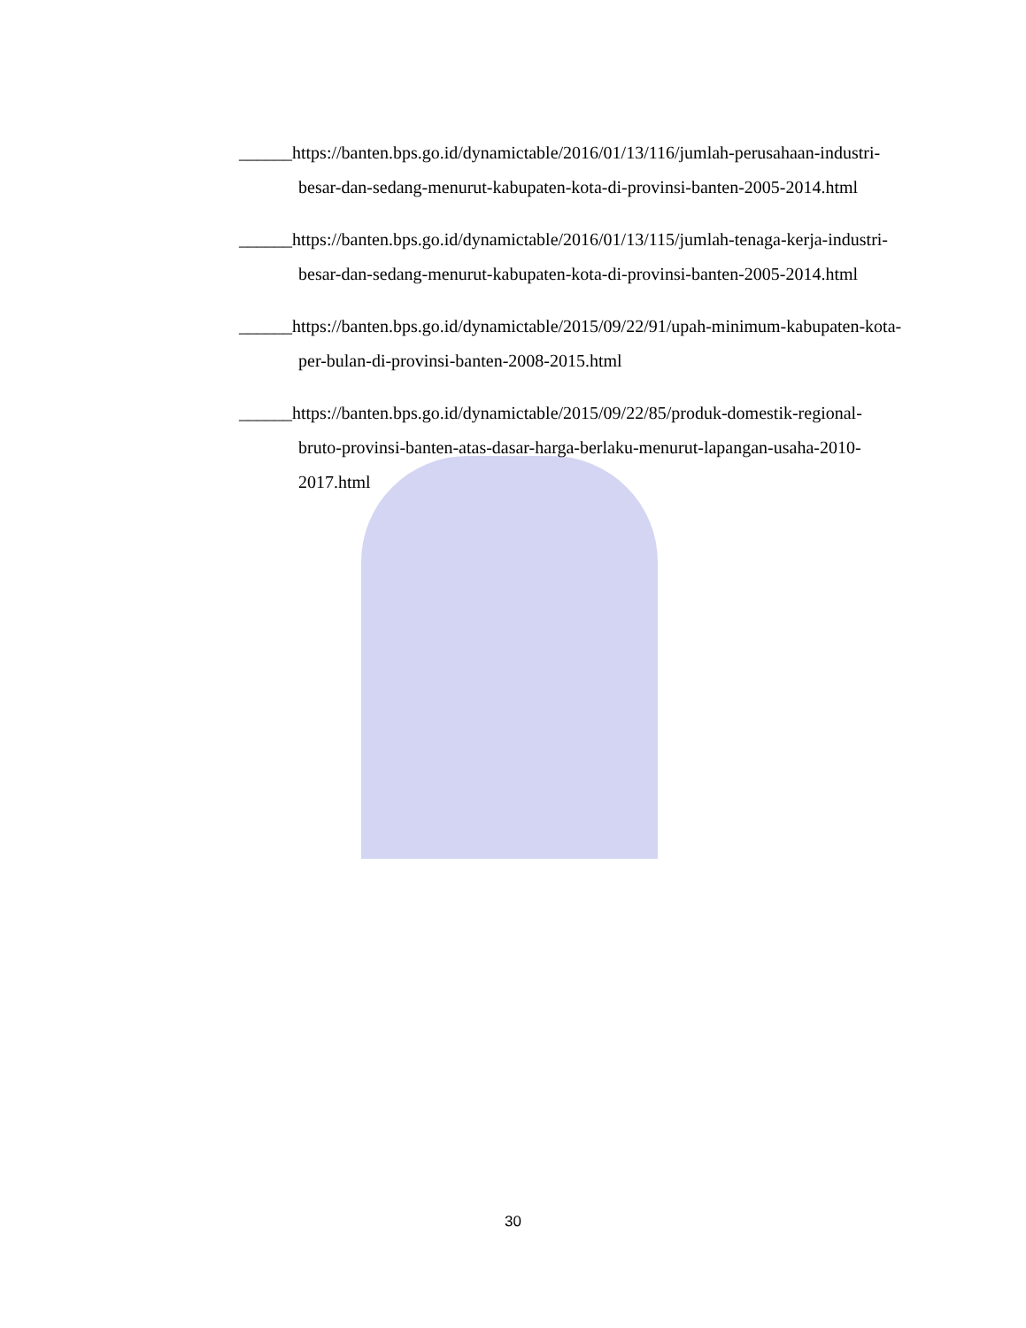______https://banten.bps.go.id/dynamictable/2016/01/13/116/jumlah-perusahaan-industri-besar-dan-sedang-menurut-kabupaten-kota-di-provinsi-banten-2005-2014.html
______https://banten.bps.go.id/dynamictable/2016/01/13/115/jumlah-tenaga-kerja-industri-besar-dan-sedang-menurut-kabupaten-kota-di-provinsi-banten-2005-2014.html
______https://banten.bps.go.id/dynamictable/2015/09/22/91/upah-minimum-kabupaten-kota-per-bulan-di-provinsi-banten-2008-2015.html
______https://banten.bps.go.id/dynamictable/2015/09/22/85/produk-domestik-regional-bruto-provinsi-banten-atas-dasar-harga-berlaku-menurut-lapangan-usaha-2010-2017.html
30